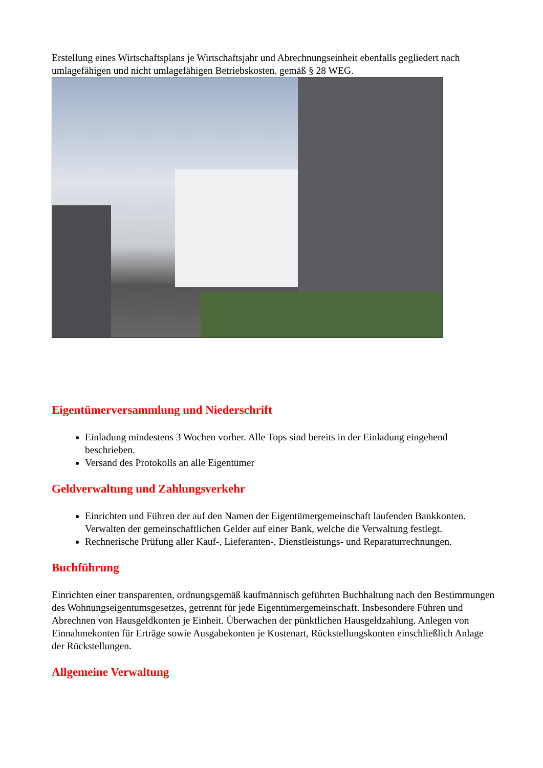Erstellung eines Wirtschaftsplans je Wirtschaftsjahr und Abrechnungseinheit ebenfalls gegliedert nach umlagefähigen und nicht umlagefähigen Betriebskosten. gemäß § 28 WEG.
Eigentümerversammlung und Niederschrift
Einladung mindestens 3 Wochen vorher. Alle Tops sind bereits in der Einladung eingehend beschrieben.
Versand des Protokolls an alle Eigentümer
Geldverwaltung und Zahlungsverkehr
Einrichten und Führen der auf den Namen der Eigentümergemeinschaft laufenden Bankkonten. Verwalten der gemeinschaftlichen Gelder auf einer Bank, welche die Verwaltung festlegt.
Rechnerische Prüfung aller Kauf-, Lieferanten-, Dienstleistungs- und Reparaturrechnungen.
Buchführung
Einrichten einer transparenten, ordnungsgemäß kaufmännisch geführten Buchhaltung nach den Bestimmungen des Wohnungseigentumsgesetzes, getrennt für jede Eigentümergemeinschaft. Insbesondere Führen und Abrechnen von Hausgeldkonten je Einheit. Überwachen der pünktlichen Hausgeldzahlung. Anlegen von Einnahmekonten für Erträge sowie Ausgabekonten je Kostenart, Rückstellungskonten einschließlich Anlage der Rückstellungen.
Allgemeine Verwaltung